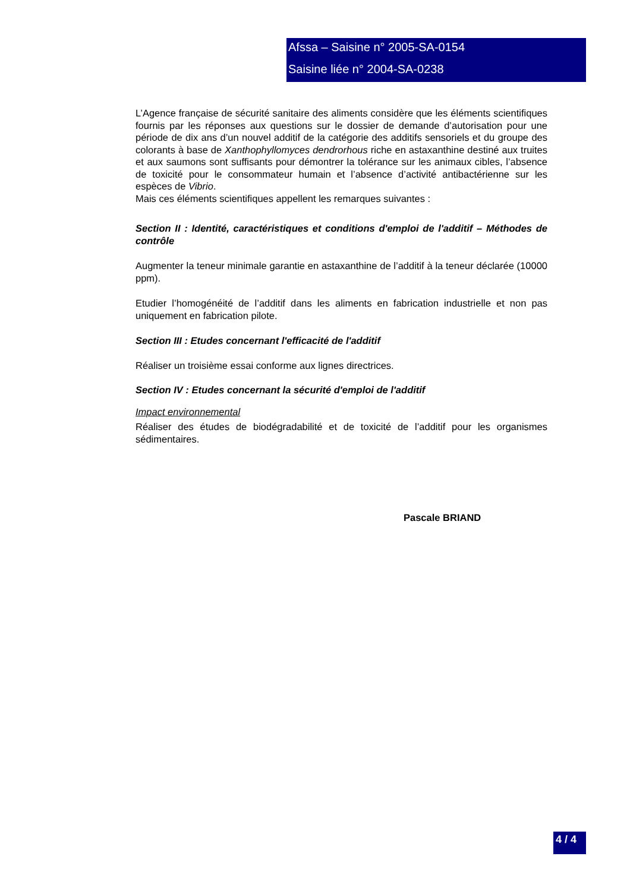Afssa – Saisine n° 2005-SA-0154
Saisine liée n° 2004-SA-0238
L’Agence française de sécurité sanitaire des aliments considère que les éléments scientifiques fournis par les réponses aux questions sur le dossier de demande d’autorisation pour une période de dix ans d’un nouvel additif de la catégorie des additifs sensoriels et du groupe des colorants à base de Xanthophyllomyces dendrorhous riche en astaxanthine destiné aux truites et aux saumons sont suffisants pour démontrer la tolérance sur les animaux cibles, l’absence de toxicité pour le consommateur humain et l’absence d’activité antibactérienne sur les espèces de Vibrio.
Mais ces éléments scientifiques appellent les remarques suivantes :
Section II : Identité, caractéristiques et conditions d'emploi de l'additif – Méthodes de contrôle
Augmenter la teneur minimale garantie en astaxanthine de l’additif à la teneur déclarée (10000 ppm).
Etudier l’homogénéité de l’additif dans les aliments en fabrication industrielle et non pas uniquement en fabrication pilote.
Section III : Etudes concernant l'efficacité de l'additif
Réaliser un troisième essai conforme aux lignes directrices.
Section IV : Etudes concernant la sécurité d'emploi de l'additif
Impact environnemental
Réaliser des études de biodégradabilité et de toxicité de l’additif pour les organismes sédimentaires.
Pascale BRIAND
4 / 4